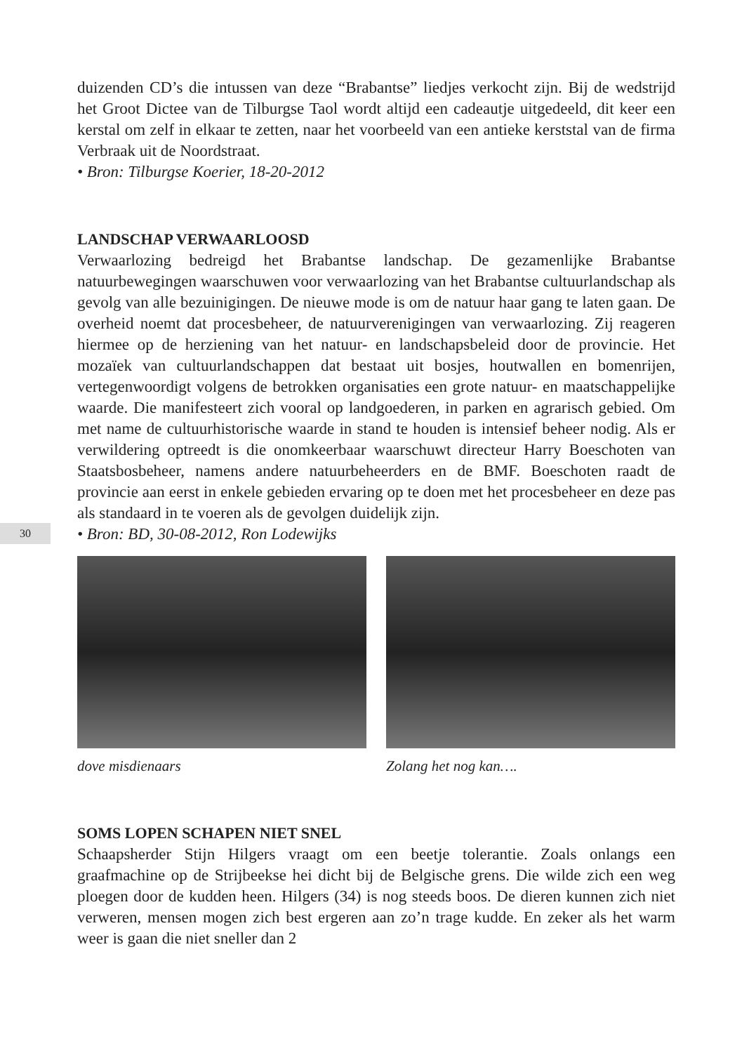30
duizenden CD’s die intussen van deze “Brabantse” liedjes verkocht zijn. Bij de wedstrijd het Groot Dictee van de Tilburgse Taol wordt altijd een cadeautje uitgedeeld, dit keer een kerstal om zelf in elkaar te zetten, naar het voorbeeld van een antieke kerststal van de firma Verbraak uit de Noordstraat.
• Bron: Tilburgse Koerier, 18-20-2012
LANDSCHAP VERWAARLOOSD
Verwaarlozing bedreigd het Brabantse landschap. De gezamenlijke Brabantse natuurbewegingen waarschuwen voor verwaarlozing van het Brabantse cultuurlandschap als gevolg van alle bezuinigingen. De nieuwe mode is om de natuur haar gang te laten gaan. De overheid noemt dat procesbeheer, de natuurverenigingen van verwaarlozing. Zij reageren hiermee op de herziening van het natuur- en landschapsbeleid door de provincie. Het mozaïek van cultuurlandschappen dat bestaat uit bosjes, houtwallen en bomenrijen, vertegenwoordigt volgens de betrokken organisaties een grote natuur- en maatschappelijke waarde. Die manifesteert zich vooral op landgoederen, in parken en agrarisch gebied. Om met name de cultuurhistorische waarde in stand te houden is intensief beheer nodig. Als er verwildering optreedt is die onomkeerbaar waarschuwt directeur Harry Boeschoten van Staatsbosbeheer, namens andere natuurbeheerders en de BMF. Boeschoten raadt de provincie aan eerst in enkele gebieden ervaring op te doen met het procesbeheer en deze pas als standaard in te voeren als de gevolgen duidelijk zijn.
• Bron: BD, 30-08-2012, Ron Lodewijks
dove misdienaars Zolang het nog kan….
SOMS LOPEN SCHAPEN NIET SNEL
Schaapsherder Stijn Hilgers vraagt om een beetje tolerantie. Zoals onlangs een graafmachine op de Strijbeekse hei dicht bij de Belgische grens. Die wilde zich een weg ploegen door de kudden heen. Hilgers (34) is nog steeds boos. De dieren kunnen zich niet verweren, mensen mogen zich best ergeren aan zo’n trage kudde. En zeker als het warm weer is gaan die niet sneller dan 2